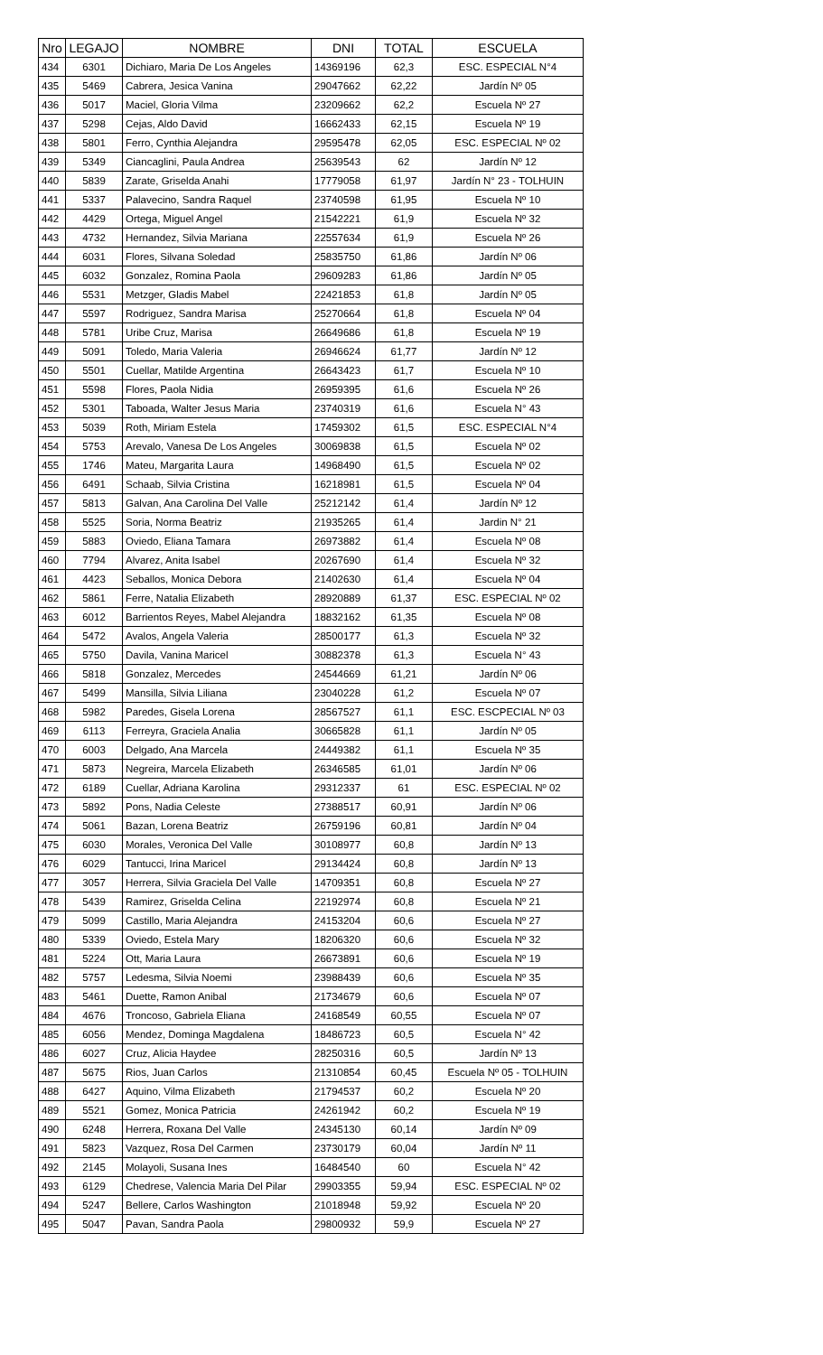| Nro | LEGAJO | NOMBRE | DNI | TOTAL | ESCUELA |
| --- | --- | --- | --- | --- | --- |
| 434 | 6301 | Dichiaro, Maria De Los Angeles | 14369196 | 62,3 | ESC. ESPECIAL N°4 |
| 435 | 5469 | Cabrera, Jesica Vanina | 29047662 | 62,22 | Jardín Nº 05 |
| 436 | 5017 | Maciel, Gloria Vilma | 23209662 | 62,2 | Escuela Nº 27 |
| 437 | 5298 | Cejas, Aldo David | 16662433 | 62,15 | Escuela Nº 19 |
| 438 | 5801 | Ferro, Cynthia Alejandra | 29595478 | 62,05 | ESC. ESPECIAL Nº 02 |
| 439 | 5349 | Ciancaglini, Paula Andrea | 25639543 | 62 | Jardín Nº 12 |
| 440 | 5839 | Zarate, Griselda Anahi | 17779058 | 61,97 | Jardín N° 23 - TOLHUIN |
| 441 | 5337 | Palavecino, Sandra Raquel | 23740598 | 61,95 | Escuela Nº 10 |
| 442 | 4429 | Ortega, Miguel Angel | 21542221 | 61,9 | Escuela Nº 32 |
| 443 | 4732 | Hernandez, Silvia Mariana | 22557634 | 61,9 | Escuela Nº 26 |
| 444 | 6031 | Flores, Silvana Soledad | 25835750 | 61,86 | Jardín Nº 06 |
| 445 | 6032 | Gonzalez, Romina Paola | 29609283 | 61,86 | Jardín Nº 05 |
| 446 | 5531 | Metzger, Gladis Mabel | 22421853 | 61,8 | Jardín Nº 05 |
| 447 | 5597 | Rodriguez, Sandra Marisa | 25270664 | 61,8 | Escuela Nº 04 |
| 448 | 5781 | Uribe Cruz, Marisa | 26649686 | 61,8 | Escuela Nº 19 |
| 449 | 5091 | Toledo, Maria Valeria | 26946624 | 61,77 | Jardín Nº 12 |
| 450 | 5501 | Cuellar, Matilde Argentina | 26643423 | 61,7 | Escuela Nº 10 |
| 451 | 5598 | Flores, Paola Nidia | 26959395 | 61,6 | Escuela Nº 26 |
| 452 | 5301 | Taboada, Walter Jesus Maria | 23740319 | 61,6 | Escuela N° 43 |
| 453 | 5039 | Roth, Miriam Estela | 17459302 | 61,5 | ESC. ESPECIAL N°4 |
| 454 | 5753 | Arevalo, Vanesa De Los Angeles | 30069838 | 61,5 | Escuela Nº 02 |
| 455 | 1746 | Mateu, Margarita Laura | 14968490 | 61,5 | Escuela Nº 02 |
| 456 | 6491 | Schaab, Silvia Cristina | 16218981 | 61,5 | Escuela Nº 04 |
| 457 | 5813 | Galvan, Ana Carolina Del Valle | 25212142 | 61,4 | Jardín Nº 12 |
| 458 | 5525 | Soria, Norma Beatriz | 21935265 | 61,4 | Jardin N° 21 |
| 459 | 5883 | Oviedo, Eliana Tamara | 26973882 | 61,4 | Escuela Nº 08 |
| 460 | 7794 | Alvarez, Anita Isabel | 20267690 | 61,4 | Escuela Nº 32 |
| 461 | 4423 | Seballos, Monica Debora | 21402630 | 61,4 | Escuela Nº 04 |
| 462 | 5861 | Ferre, Natalia Elizabeth | 28920889 | 61,37 | ESC. ESPECIAL Nº 02 |
| 463 | 6012 | Barrientos Reyes, Mabel Alejandra | 18832162 | 61,35 | Escuela Nº 08 |
| 464 | 5472 | Avalos, Angela Valeria | 28500177 | 61,3 | Escuela Nº 32 |
| 465 | 5750 | Davila, Vanina Maricel | 30882378 | 61,3 | Escuela N° 43 |
| 466 | 5818 | Gonzalez, Mercedes | 24544669 | 61,21 | Jardín Nº 06 |
| 467 | 5499 | Mansilla, Silvia Liliana | 23040228 | 61,2 | Escuela Nº 07 |
| 468 | 5982 | Paredes, Gisela Lorena | 28567527 | 61,1 | ESC. ESCPECIAL Nº 03 |
| 469 | 6113 | Ferreyra, Graciela Analia | 30665828 | 61,1 | Jardín Nº 05 |
| 470 | 6003 | Delgado, Ana Marcela | 24449382 | 61,1 | Escuela Nº 35 |
| 471 | 5873 | Negreira, Marcela Elizabeth | 26346585 | 61,01 | Jardín Nº 06 |
| 472 | 6189 | Cuellar, Adriana Karolina | 29312337 | 61 | ESC. ESPECIAL Nº 02 |
| 473 | 5892 | Pons, Nadia Celeste | 27388517 | 60,91 | Jardín Nº 06 |
| 474 | 5061 | Bazan, Lorena Beatriz | 26759196 | 60,81 | Jardín Nº 04 |
| 475 | 6030 | Morales, Veronica Del Valle | 30108977 | 60,8 | Jardín Nº 13 |
| 476 | 6029 | Tantucci, Irina Maricel | 29134424 | 60,8 | Jardín Nº 13 |
| 477 | 3057 | Herrera, Silvia Graciela Del Valle | 14709351 | 60,8 | Escuela Nº 27 |
| 478 | 5439 | Ramirez, Griselda Celina | 22192974 | 60,8 | Escuela Nº 21 |
| 479 | 5099 | Castillo, Maria Alejandra | 24153204 | 60,6 | Escuela Nº 27 |
| 480 | 5339 | Oviedo, Estela Mary | 18206320 | 60,6 | Escuela Nº 32 |
| 481 | 5224 | Ott, Maria Laura | 26673891 | 60,6 | Escuela Nº 19 |
| 482 | 5757 | Ledesma, Silvia Noemi | 23988439 | 60,6 | Escuela Nº 35 |
| 483 | 5461 | Duette, Ramon Anibal | 21734679 | 60,6 | Escuela Nº 07 |
| 484 | 4676 | Troncoso, Gabriela Eliana | 24168549 | 60,55 | Escuela Nº 07 |
| 485 | 6056 | Mendez, Dominga Magdalena | 18486723 | 60,5 | Escuela N° 42 |
| 486 | 6027 | Cruz, Alicia Haydee | 28250316 | 60,5 | Jardín Nº 13 |
| 487 | 5675 | Rios, Juan Carlos | 21310854 | 60,45 | Escuela Nº 05 - TOLHUIN |
| 488 | 6427 | Aquino, Vilma Elizabeth | 21794537 | 60,2 | Escuela Nº 20 |
| 489 | 5521 | Gomez, Monica Patricia | 24261942 | 60,2 | Escuela Nº 19 |
| 490 | 6248 | Herrera, Roxana Del Valle | 24345130 | 60,14 | Jardín Nº 09 |
| 491 | 5823 | Vazquez, Rosa Del Carmen | 23730179 | 60,04 | Jardín Nº 11 |
| 492 | 2145 | Molayoli, Susana Ines | 16484540 | 60 | Escuela N° 42 |
| 493 | 6129 | Chedrese, Valencia Maria Del Pilar | 29903355 | 59,94 | ESC. ESPECIAL Nº 02 |
| 494 | 5247 | Bellere, Carlos Washington | 21018948 | 59,92 | Escuela Nº 20 |
| 495 | 5047 | Pavan, Sandra Paola | 29800932 | 59,9 | Escuela Nº 27 |